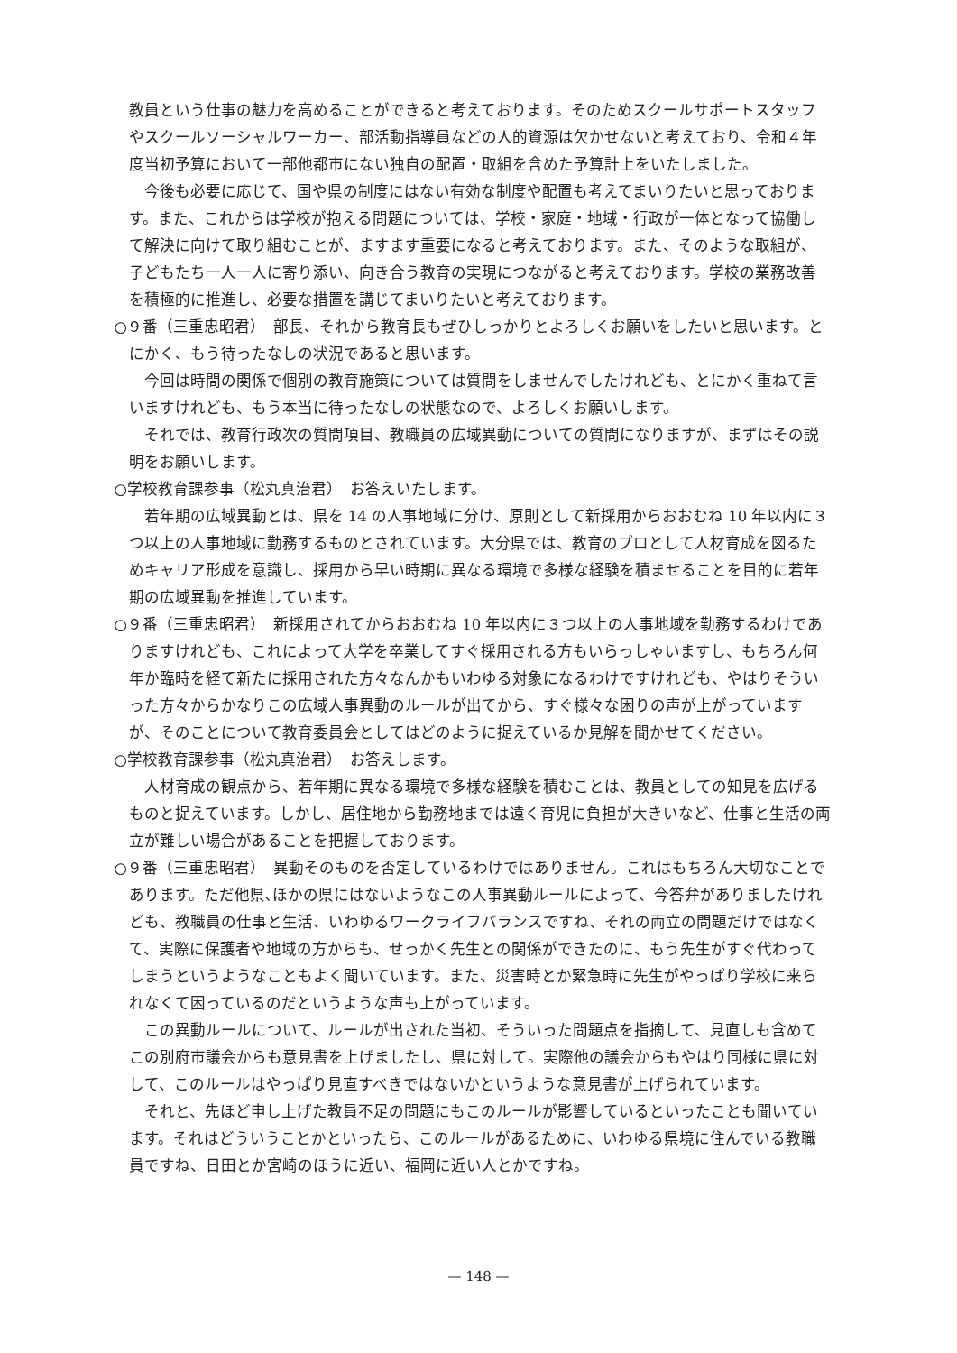教員という仕事の魅力を高めることができると考えております。そのためスクールサポートスタッフやスクールソーシャルワーカー、部活動指導員などの人的資源は欠かせないと考えており、令和４年度当初予算において一部他都市にない独自の配置・取組を含めた予算計上をいたしました。
今後も必要に応じて、国や県の制度にはない有効な制度や配置も考えてまいりたいと思っております。また、これからは学校が抱える問題については、学校・家庭・地域・行政が一体となって協働して解決に向けて取り組むことが、ますます重要になると考えております。また、そのような取組が、子どもたち一人一人に寄り添い、向き合う教育の実現につながると考えております。学校の業務改善を積極的に推進し、必要な措置を講じてまいりたいと考えております。
○９番（三重忠昭君）　部長、それから教育長もぜひしっかりとよろしくお願いをしたいと思います。とにかく、もう待ったなしの状況であると思います。
今回は時間の関係で個別の教育施策については質問をしませんでしたけれども、とにかく重ねて言いますけれども、もう本当に待ったなしの状態なので、よろしくお願いします。
それでは、教育行政次の質問項目、教職員の広域異動についての質問になりますが、まずはその説明をお願いします。
○学校教育課参事（松丸真治君）　お答えいたします。
若年期の広域異動とは、県を 14 の人事地域に分け、原則として新採用からおおむね 10 年以内に３つ以上の人事地域に勤務するものとされています。大分県では、教育のプロとして人材育成を図るためキャリア形成を意識し、採用から早い時期に異なる環境で多様な経験を積ませることを目的に若年期の広域異動を推進しています。
○９番（三重忠昭君）　新採用されてからおおむね 10 年以内に３つ以上の人事地域を勤務するわけでありますけれども、これによって大学を卒業してすぐ採用される方もいらっしゃいますし、もちろん何年か臨時を経て新たに採用された方々なんかもいわゆる対象になるわけですけれども、やはりそういった方々からかなりこの広域人事異動のルールが出てから、すぐ様々な困りの声が上がっていますが、そのことについて教育委員会としてはどのように捉えているか見解を聞かせてください。
○学校教育課参事（松丸真治君）　お答えします。
人材育成の観点から、若年期に異なる環境で多様な経験を積むことは、教員としての知見を広げるものと捉えています。しかし、居住地から勤務地までは遠く育児に負担が大きいなど、仕事と生活の両立が難しい場合があることを把握しております。
○９番（三重忠昭君）　異動そのものを否定しているわけではありません。これはもちろん大切なことであります。ただ他県､ほかの県にはないようなこの人事異動ルールによって、今答弁がありましたけれども、教職員の仕事と生活、いわゆるワークライフバランスですね、それの両立の問題だけではなくて、実際に保護者や地域の方からも、せっかく先生との関係ができたのに、もう先生がすぐ代わってしまうというようなこともよく聞いています。また、災害時とか緊急時に先生がやっぱり学校に来られなくて困っているのだというような声も上がっています。
この異動ルールについて、ルールが出された当初、そういった問題点を指摘して、見直しも含めてこの別府市議会からも意見書を上げましたし、県に対して。実際他の議会からもやはり同様に県に対して、このルールはやっぱり見直すべきではないかというような意見書が上げられています。
それと、先ほど申し上げた教員不足の問題にもこのルールが影響しているといったことも聞いています。それはどういうことかといったら、このルールがあるために、いわゆる県境に住んでいる教職員ですね、日田とか宮崎のほうに近い、福岡に近い人とかですね。
— 148 —